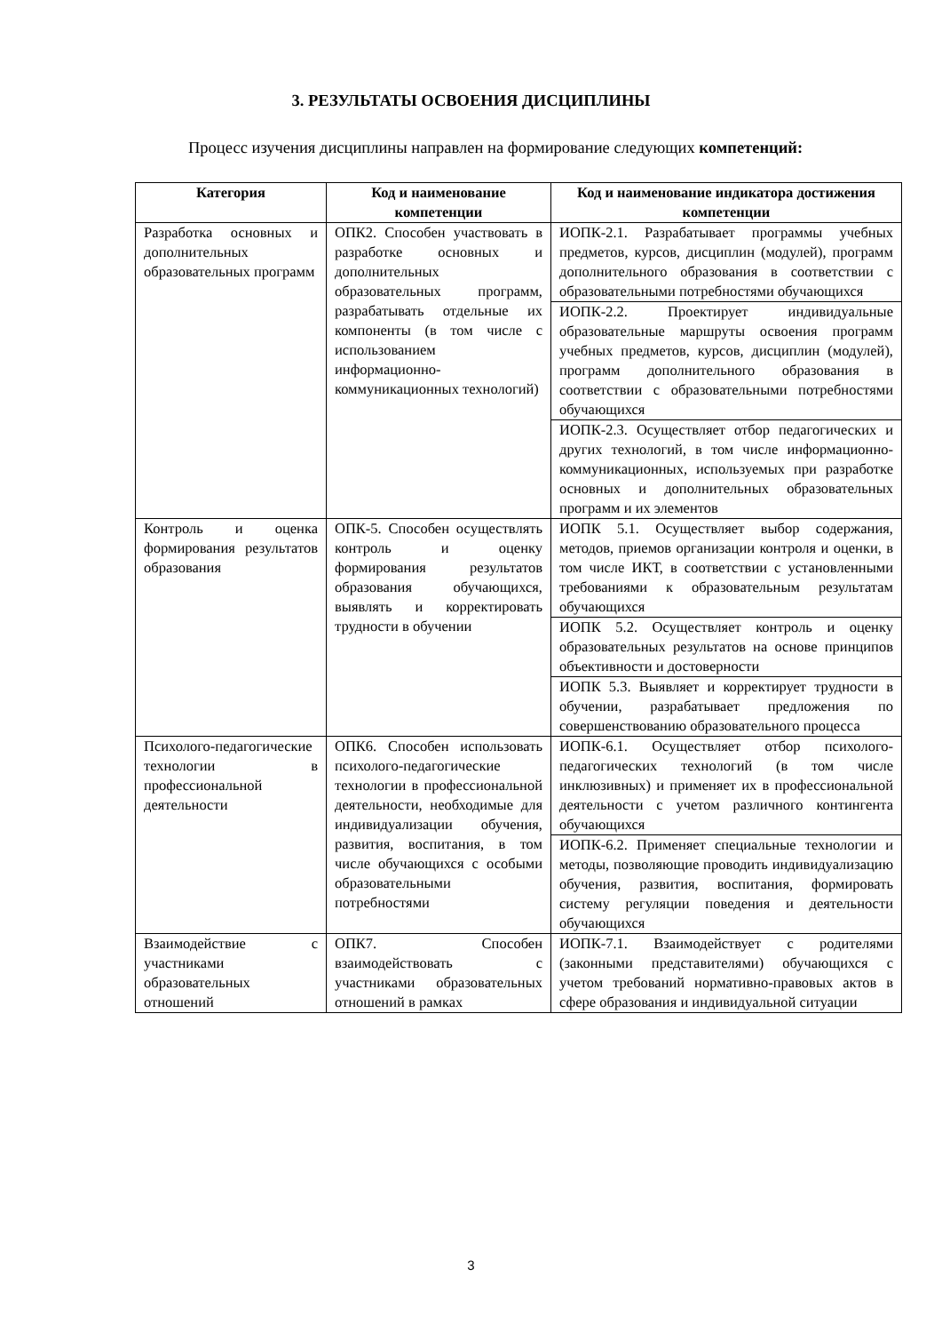3. РЕЗУЛЬТАТЫ ОСВОЕНИЯ ДИСЦИПЛИНЫ
Процесс изучения дисциплины направлен на формирование следующих компетенций:
| Категория | Код и наименование компетенции | Код и наименование индикатора достижения компетенции |
| --- | --- | --- |
| Разработка основных и дополнительных образовательных программ | ОПК2. Способен участвовать в разработке основных и дополнительных образовательных программ, разрабатывать отдельные их компоненты (в том числе с использованием информационно-коммуникационных технологий) | ИОПК-2.1. Разрабатывает программы учебных предметов, курсов, дисциплин (модулей), программ дополнительного образования в соответствии с образовательными потребностями обучающихся |
| | | ИОПК-2.2. Проектирует индивидуальные образовательные маршруты освоения программ учебных предметов, курсов, дисциплин (модулей), программ дополнительного образования в соответствии с образовательными потребностями обучающихся |
| | | ИОПК-2.3. Осуществляет отбор педагогических и других технологий, в том числе информационно-коммуникационных, используемых при разработке основных и дополнительных образовательных программ и их элементов |
| Контроль и оценка формирования результатов образования | ОПК-5. Способен осуществлять контроль и оценку формирования результатов образования обучающихся, выявлять и корректировать трудности в обучении | ИОПК 5.1. Осуществляет выбор содержания, методов, приемов организации контроля и оценки, в том числе ИКТ, в соответствии с установленными требованиями к образовательным результатам обучающихся |
| | | ИОПК 5.2. Осуществляет контроль и оценку образовательных результатов на основе принципов объективности и достоверности |
| | | ИОПК 5.3. Выявляет и корректирует трудности в обучении, разрабатывает предложения по совершенствованию образовательного процесса |
| Психолого-педагогические технологии в профессиональной деятельности | ОПК6. Способен использовать психолого-педагогические технологии в профессиональной деятельности, необходимые для индивидуализации обучения, развития, воспитания, в том числе обучающихся с особыми образовательными потребностями | ИОПК-6.1. Осуществляет отбор психолого-педагогических технологий (в том числе инклюзивных) и применяет их в профессиональной деятельности с учетом различного контингента обучающихся |
| | | ИОПК-6.2. Применяет специальные технологии и методы, позволяющие проводить индивидуализацию обучения, развития, воспитания, формировать систему регуляции поведения и деятельности обучающихся |
| Взаимодействие с участниками образовательных отношений | ОПК7. Способен взаимодействовать с участниками образовательных отношений в рамках | ИОПК-7.1. Взаимодействует с родителями (законными представителями) обучающихся с учетом требований нормативно-правовых актов в сфере образования и индивидуальной ситуации |
3